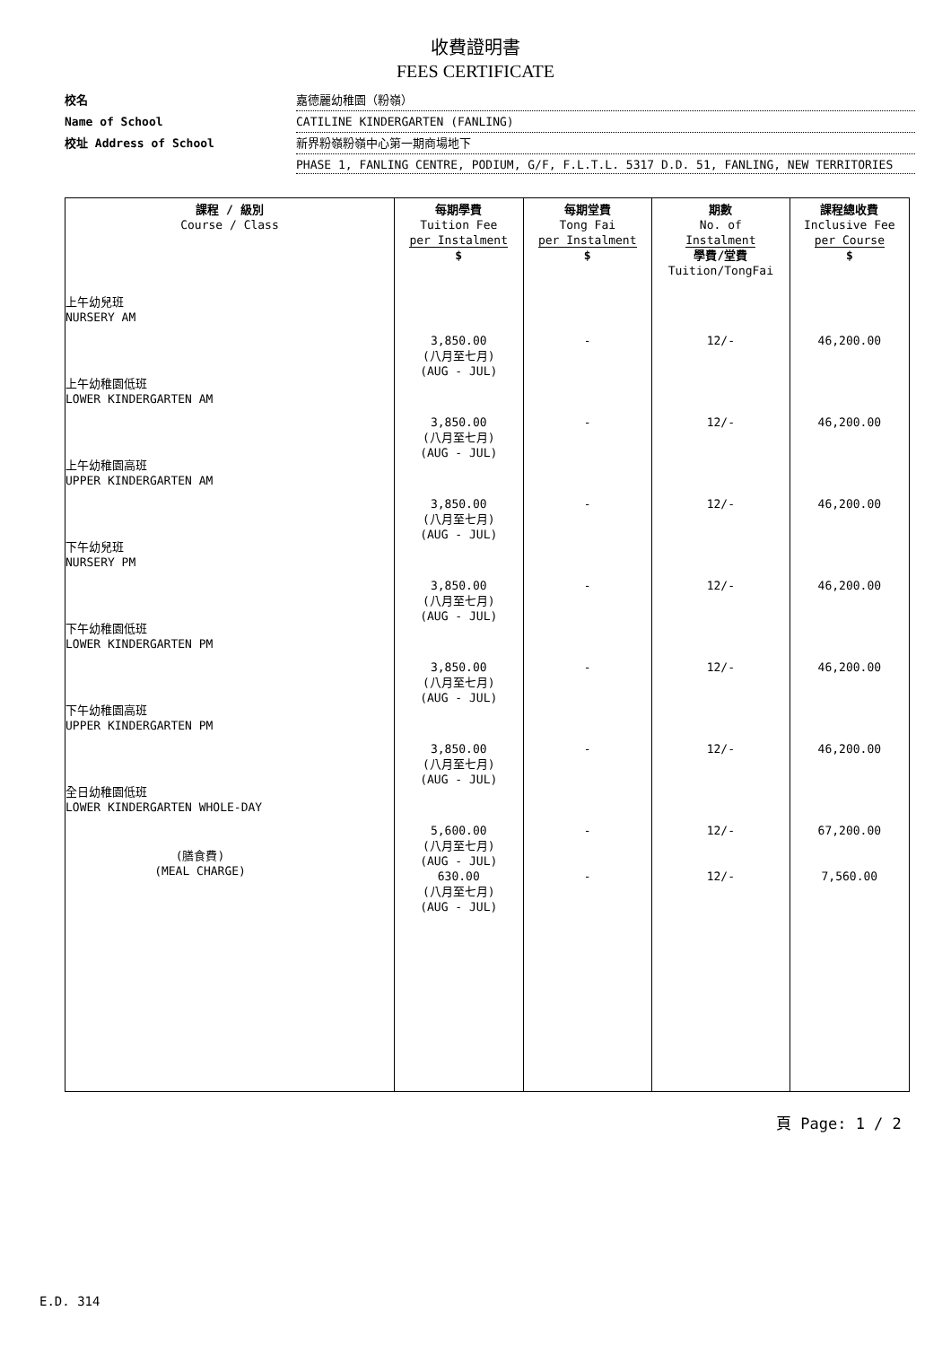收費證明書
FEES CERTIFICATE
校名
嘉德麗幼稚園（粉嶺）
Name of School
CATILINE KINDERGARTEN (FANLING)
校址 Address of School
新界粉嶺粉嶺中心第一期商場地下
PHASE 1, FANLING CENTRE, PODIUM, G/F, F.L.T.L. 5317 D.D. 51, FANLING, NEW TERRITORIES
| 課程 / 級別 Course / Class | 每期學費 Tuition Fee per Instalment | 每期堂費 Tong Fai per Instalment | 期數 No. of Instalment | 課程總收費 Inclusive Fee per Course |
| --- | --- | --- | --- | --- |
| 上午幼兒班 NURSERY AM 上午幼稚園低班 LOWER KINDERGARTEN AM 上午幼稚園高班 UPPER KINDERGARTEN AM 下午幼兒班 NURSERY PM 下午幼稚園低班 LOWER KINDERGARTEN PM 下午幼稚園高班 UPPER KINDERGARTEN PM 全日幼稚園低班 LOWER KINDERGARTEN WHOLE-DAY (膳食費) (MEAL CHARGE) | $ 3,850.00 (八月至七月) (AUG - JUL) 3,850.00 (八月至七月) (AUG - JUL) 3,850.00 (八月至七月) (AUG - JUL) 3,850.00 (八月至七月) (AUG - JUL) 3,850.00 (八月至七月) (AUG - JUL) 3,850.00 (八月至七月) (AUG - JUL) 5,600.00 (八月至七月) (AUG - JUL) 630.00 (八月至七月) (AUG - JUL) | $ - - - - - - - - | 學費/堂費 Tuition/TongFai 12/- 12/- 12/- 12/- 12/- 12/- 12/- 12/- | $ 46,200.00 46,200.00 46,200.00 46,200.00 46,200.00 46,200.00 67,200.00 7,560.00 |
頁 Page: 1 / 2
E.D. 314